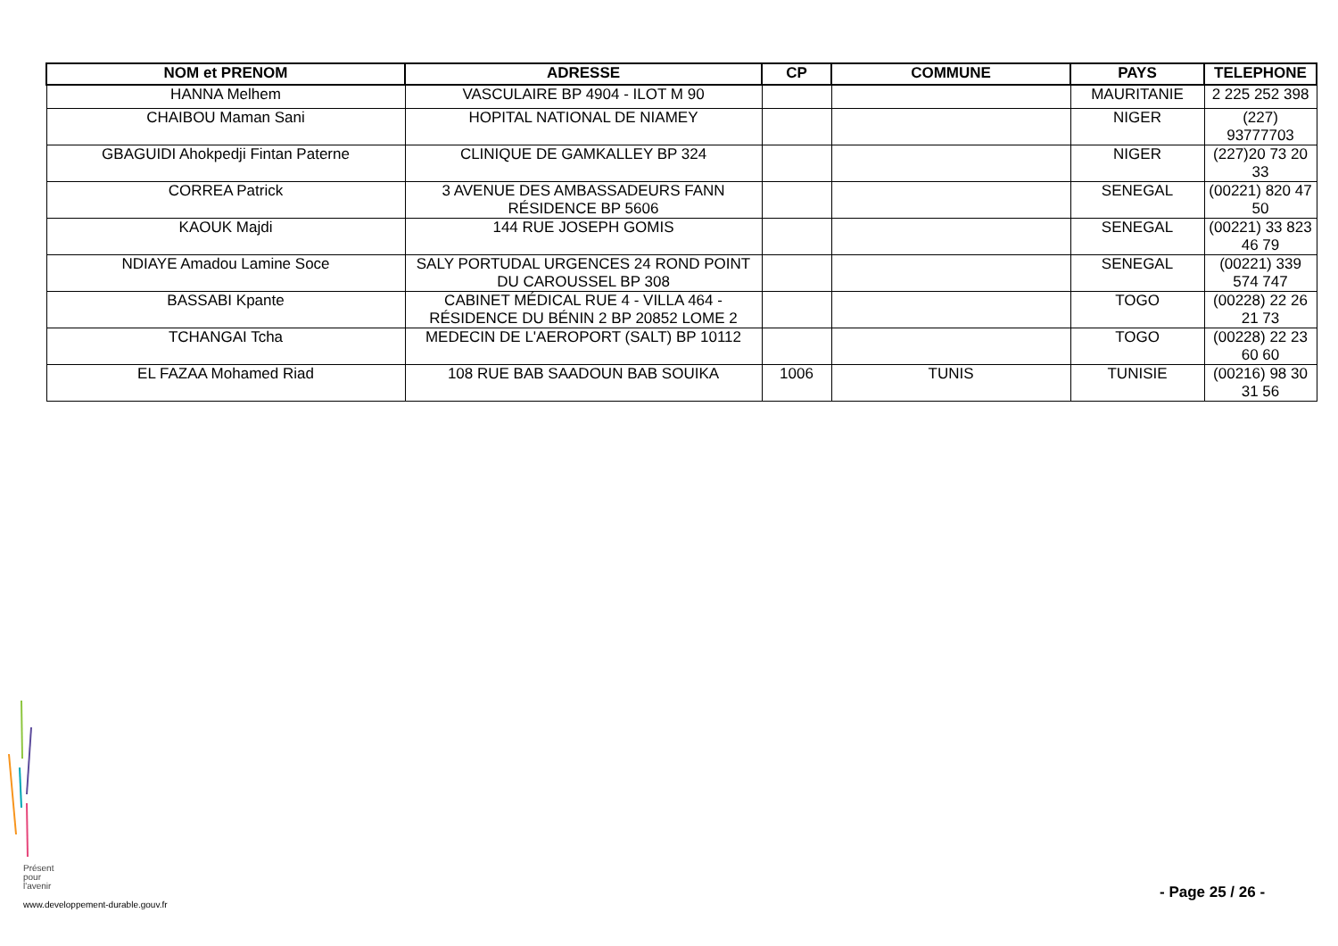| NOM et PRENOM | ADRESSE | CP | COMMUNE | PAYS | TELEPHONE |
| --- | --- | --- | --- | --- | --- |
| HANNA Melhem | VASCULAIRE BP 4904 - ILOT M 90 | | | MAURITANIE | 2 225 252 398 |
| CHAIBOU Maman Sani | HOPITAL NATIONAL DE NIAMEY | | | NIGER | (227) 93777703 |
| GBAGUIDI Ahokpedji Fintan Paterne | CLINIQUE DE GAMKALLEY BP 324 | | | NIGER | (227)20 73 20 33 |
| CORREA Patrick | 3 AVENUE DES AMBASSADEURS FANN RÉSIDENCE BP 5606 | | | SENEGAL | (00221) 820 47 50 |
| KAOUK Majdi | 144 RUE JOSEPH GOMIS | | | SENEGAL | (00221) 33 823 46 79 |
| NDIAYE Amadou Lamine Soce | SALY PORTUDAL URGENCES 24 ROND POINT DU CAROUSSEL BP 308 | | | SENEGAL | (00221) 339 574 747 |
| BASSABI Kpante | CABINET MÉDICAL RUE 4 - VILLA 464 - RÉSIDENCE DU BÉNIN 2 BP 20852 LOME 2 | | | TOGO | (00228) 22 26 21 73 |
| TCHANGAI Tcha | MEDECIN DE L'AEROPORT (SALT) BP 10112 | | | TOGO | (00228) 22 23 60 60 |
| EL FAZAA Mohamed Riad | 108 RUE BAB SAADOUN BAB SOUIKA | 1006 | TUNIS | TUNISIE | (00216) 98 30 31 56 |
Présent
pour
l'avenir
- Page 25 / 26 -
www.developpement-durable.gouv.fr